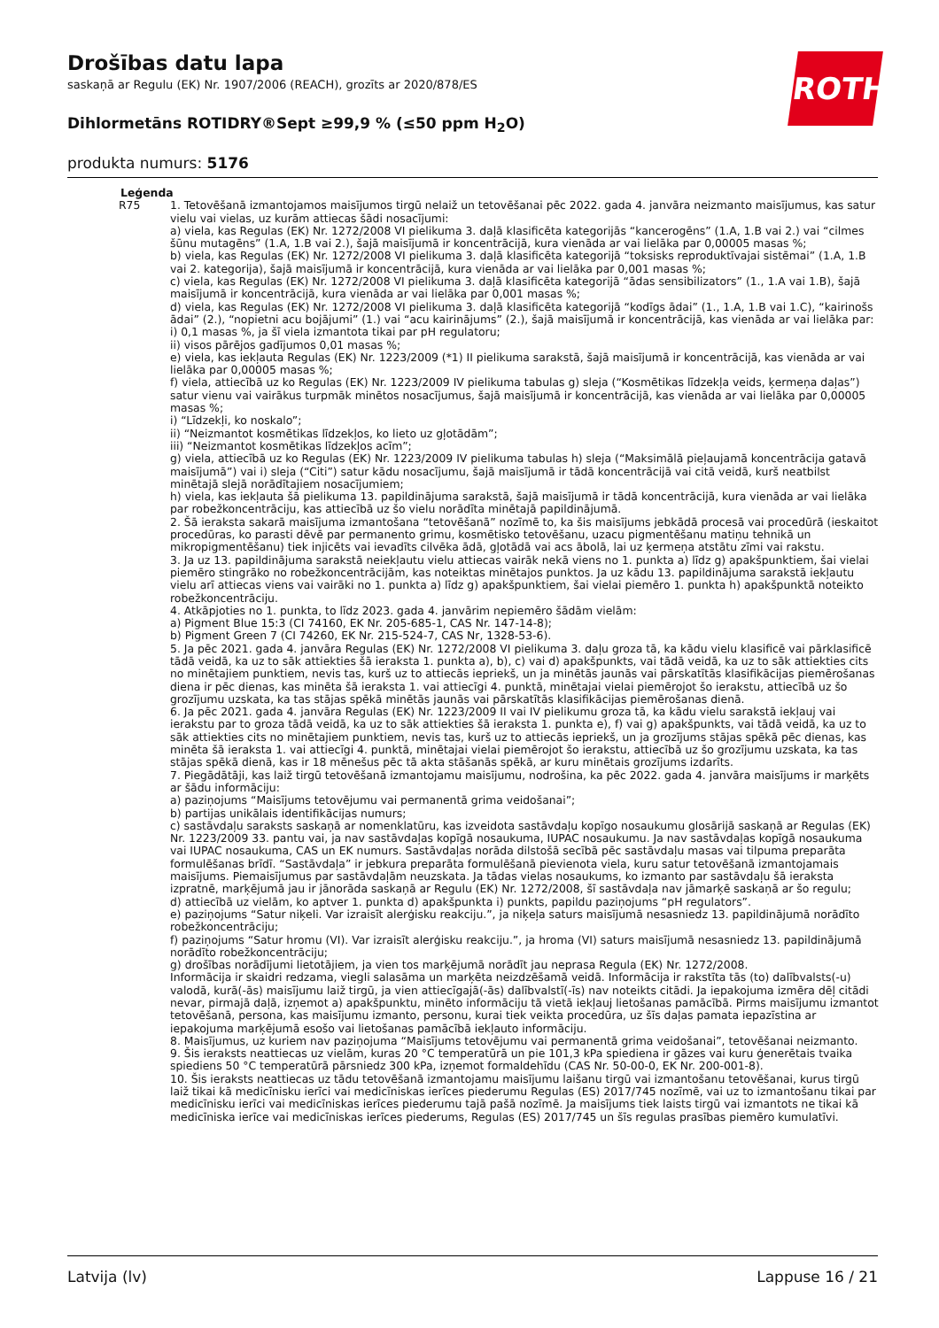Drošības datu lapa
saskaņā ar Regulu (EK) Nr. 1907/2006 (REACH), grozīts ar 2020/878/ES
Dihlormetāns ROTIDRY®Sept ≥99,9 % (≤50 ppm H<sub>2</sub>O)
produkta numurs: 5176
ROTH
Leģenda
R75 1. Tetovēšanā izmantojamos maisījumos tirgū nelaiž un tetovēšanai pēc 2022. gada 4. janvāra neizmanto maisījumus, kas satur vielu vai vielas, uz kurām attiecas šādi nosacījumi:
a) viela, kas Regulas (EK) Nr. 1272/2008 VI pielikuma 3. daļā klasificēta kategorijās “kancerogēns” (1.A, 1.B vai 2.) vai “cilmes šūnu mutagēns” (1.A, 1.B vai 2.), šajā maisījumā ir koncentrācijā, kura vienāda ar vai lielāka par 0,00005 masas %;
b) viela, kas Regulas (EK) Nr. 1272/2008 VI pielikuma 3. daļā klasificēta kategorijā “toksisks reproduktīvajai sistēmai” (1.A, 1.B vai 2. kategorija), šajā maisījumā ir koncentrācijā, kura vienāda ar vai lielāka par 0,001 masas %;
c) viela, kas Regulas (EK) Nr. 1272/2008 VI pielikuma 3. daļā klasificēta kategorijā “ādas sensibilizators” (1., 1.A vai 1.B), šajā maisījumā ir koncentrācijā, kura vienāda ar vai lielāka par 0,001 masas %;
d) viela, kas Regulas (EK) Nr. 1272/2008 VI pielikuma 3. daļā klasificēta kategorijā “kodīgs ādai” (1., 1.A, 1.B vai 1.C), “kairinošs ādai” (2.), “nopietni acu bojājumi” (1.) vai “acu kairinājums” (2.), šajā maisījumā ir koncentrācijā, kas vienāda ar vai lielāka par:
i) 0,1 masas %, ja šī viela izmantota tikai par pH regulatoru;
ii) visos pārējos gadījumos 0,01 masas %;
e) viela, kas iekļauta Regulas (EK) Nr. 1223/2009 (*1) II pielikuma sarakstā, šajā maisījumā ir koncentrācijā, kas vienāda ar vai lielāka par 0,00005 masas %;
f) viela, attiecībā uz ko Regulas (EK) Nr. 1223/2009 IV pielikuma tabulas g) sleja (“Kosmētikas līdzekļa veids, ķermeņa daļas”) satur vienu vai vairākus turpmāk minētos nosacījumus, šajā maisījumā ir koncentrācijā, kas vienāda ar vai lielāka par 0,00005 masas %;
i) “Līdzekļi, ko noskalo”;
ii) “Neizmantot kosmētikas līdzekļos, ko lieto uz gļotādām”;
iii) “Neizmantot kosmētikas līdzekļos acīm”;
g) viela, attiecībā uz ko Regulas (EK) Nr. 1223/2009 IV pielikuma tabulas h) sleja (“Maksimālā pieļaujamā koncentrācija gatavā maisījumā”) vai i) sleja (“Citi”) satur kādu nosacījumu, šajā maisījumā ir tādā koncentrācijā vai citā veidā, kurš neatbilst minētajā slejā norādītajiem nosacījumiem;
h) viela, kas iekļauta šā pielikuma 13. papildinājuma sarakstā, šajā maisījumā ir tādā koncentrācijā, kura vienāda ar vai lielāka par robežkoncentrāciju, kas attiecībā uz šo vielu norādīta minētajā papildinājumā.
2. Šā ieraksta sakarā maisījuma izmantošana “tetovēšanā” nozīmē to, ka šis maisījums jebkādā procesā vai procedūrā (ieskaitot procedūras, ko parasti dēvē par permanento grimu, kosmētisko tetovēšanu, uzacu pigmentēšanu matiņu tehnikā un mikropigmentēšanu) tiek injicēts vai ievadīts cilvēka ādā, gļotādā vai acs ābolā, lai uz ķermeņa atstātu zīmi vai rakstu.
3. Ja uz 13. papildinājuma sarakstā neiekļautu vielu attiecas vairāk nekā viens no 1. punkta a) līdz g) apakšpunktiem, šai vielai piemēro stingrāko no robežkoncentrācijām, kas noteiktas minētajos punktos. Ja uz kādu 13. papildinājuma sarakstā iekļautu vielu arī attiecas viens vai vairāki no 1. punkta a) līdz g) apakšpunktiem, šai vielai piemēro 1. punkta h) apakšpunktā noteikto robežkoncentrāciju.
4. Atkāpjoties no 1. punkta, to līdz 2023. gada 4. janvārim nepiemēro šādām vielām:
a) Pigment Blue 15:3 (CI 74160, EK Nr. 205-685-1, CAS Nr. 147-14-8);
b) Pigment Green 7 (CI 74260, EK Nr. 215-524-7, CAS Nr, 1328-53-6).
5. Ja pēc 2021. gada 4. janvāra Regulas (EK) Nr. 1272/2008 VI pielikuma 3. daļu groza tā, ka kādu vielu klasificē vai pārklasificē tādā veidā, ka uz to sāk attiekties šā ieraksta 1. punkta a), b), c) vai d) apakšpunkts, vai tādā veidā, ka uz to sāk attiekties cits no minētajiem punktiem, nevis tas, kurš uz to attiecās iepriekš, un ja minētās jaunās vai pārskatītās klasifikācijas piemērošanas diena ir pēc dienas, kas minēta šā ieraksta 1. vai attiecīgi 4. punktā, minētajai vielai piemērojot šo ierakstu, attiecībā uz šo grozījumu uzskata, ka tas stājas spēkā minētās jaunās vai pārskatītās klasifikācijas piemērošanas dienā.
6. Ja pēc 2021. gada 4. janvāra Regulas (EK) Nr. 1223/2009 II vai IV pielikumu groza tā, ka kādu vielu sarakstā iekļauj vai ierakstu par to groza tādā veidā, ka uz to sāk attiekties šā ieraksta 1. punkta e), f) vai g) apakšpunkts, vai tādā veidā, ka uz to sāk attiekties cits no minētajiem punktiem, nevis tas, kurš uz to attiecās iepriekš, un ja grozījums stājas spēkā pēc dienas, kas minēta šā ieraksta 1. vai attiecīgi 4. punktā, minētajai vielai piemērojot šo ierakstu, attiecībā uz šo grozījumu uzskata, ka tas stājas spēkā dienā, kas ir 18 mēnešus pēc tā akta stāšanās spēkā, ar kuru minētais grozījums izdarīts.
7. Piegādātāji, kas laiž tirgū tetovēšanā izmantojamu maisījumu, nodrošina, ka pēc 2022. gada 4. janvāra maisījums ir marķēts ar šādu informāciju:
a) paziņojums “Maisījums tetovējumu vai permanentā grima veidošanai”;
b) partijas unikālais identifikācijas numurs;
c) sastāvdaļu saraksts saskaņā ar nomenklatūru, kas izveidota sastāvdaļu kopīgo nosaukumu glosārijā saskaņā ar Regulas (EK) Nr. 1223/2009 33. pantu vai, ja nav sastāvdaļas kopīgā nosaukuma, IUPAC nosaukumu. Ja nav sastāvdaļas kopīgā nosaukuma vai IUPAC nosaukuma, CAS un EK numurs. Sastāvdaļas norāda dilstošā secībā pēc sastāvdaļu masas vai tilpuma preparāta formulēšanas brīdī. “Sastāvdaļa” ir jebkura preparāta formulēšanā pievienota viela, kuru satur tetovēšanā izmantojamais maisījums. Piemaisījumus par sastāvdaļām neuzskata. Ja tādas vielas nosaukums, ko izmanto par sastāvdaļu šā ieraksta izpratnē, marķējumā jau ir jānorāda saskaņā ar Regulu (EK) Nr. 1272/2008, šī sastāvdaļa nav jāmarķē saskaņā ar šo regulu;
d) attiecībā uz vielām, ko aptver 1. punkta d) apakšpunkta i) punkts, papildu paziņojums “pH regulators”.
e) paziņojums “Satur niķeli. Var izraisīt alerģisku reakciju.”, ja niķeļa saturs maisījumā nesasniedz 13. papildinājumā norādīto robežkoncentrāciju;
f) paziņojums “Satur hromu (VI). Var izraisīt alerģisku reakciju.”, ja hroma (VI) saturs maisījumā nesasniedz 13. papildinājumā norādīto robežkoncentrāciju;
g) drošības norādījumi lietotājiem, ja vien tos marķējumā norādīt jau neprasa Regula (EK) Nr. 1272/2008.
Informācija ir skaidri redzama, viegli salasāma un marķēta neizdzēšamā veidā. Informācija ir rakstīta tās (to) dalībvalsts(-u) valodā, kurā(-ās) maisījumu laiž tirgū, ja vien attiecīgajā(-ās) dalībvalstī(-īs) nav noteikts citādi. Ja iepakojuma izmēra dēļ citādi nevar, pirmajā daļā, izņemot a) apakšpunktu, minēto informāciju tā vietā iekļauj lietošanas pamācībā. Pirms maisījumu izmantot tetovēšanā, persona, kas maisījumu izmanto, personu, kurai tiek veikta procedūra, uz šīs daļas pamata iepazīstina ar iepakojuma marķējumā esošo vai lietošanas pamācībā iekļauto informāciju.
8. Maisījumus, uz kuriem nav paziņojuma “Maisījums tetovējumu vai permanentā grima veidošanai”, tetovēšanai neizmanto.
9. Šis ieraksts neattiecas uz vielām, kuras 20 °C temperatūrā un pie 101,3 kPa spiediena ir gāzes vai kuru ģenerētais tvaika spiediens 50 °C temperatūrā pārsniedz 300 kPa, izņemot formaldehīdu (CAS Nr. 50-00-0, EK Nr. 200-001-8).
10. Šis ieraksts neattiecas uz tādu tetovēšanā izmantojamu maisījumu laišanu tirgū vai izmantošanu tetovēšanai, kurus tirgū laiž tikai kā medicīnisku ierīci vai medicīniskas ierīces piederumu Regulas (ES) 2017/745 nozīmē, vai uz to izmantošanu tikai par medicīnisku ierīci vai medicīniskas ierīces piederumu tajā pašā nozīmē. Ja maisījums tiek laists tirgū vai izmantots ne tikai kā medicīniska ierīce vai medicīniskas ierīces piederums, Regulas (ES) 2017/745 un šīs regulas prasības piemēro kumulatīvi.
Latvija (lv) Lappuse 16 / 21